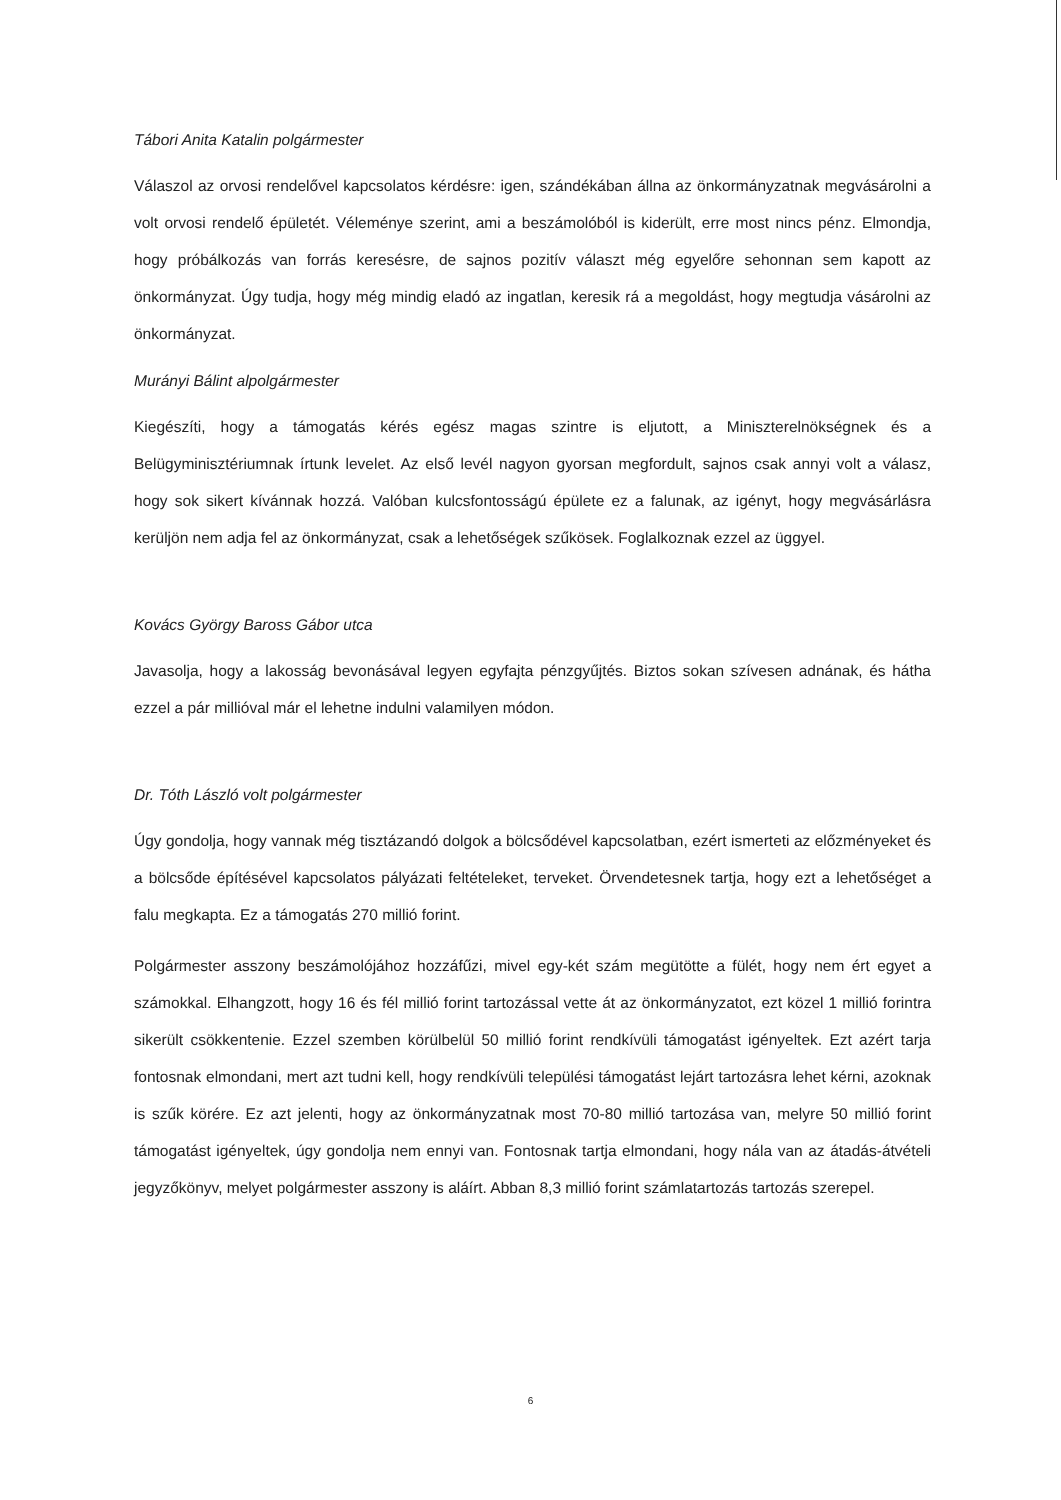Tábori Anita Katalin polgármester
Válaszol az orvosi rendelővel kapcsolatos kérdésre: igen, szándékában állna az önkormányzatnak megvásárolni a volt orvosi rendelő épületét. Véleménye szerint, ami a beszámolóból is kiderült, erre most nincs pénz. Elmondja, hogy próbálkozás van forrás keresésre, de sajnos pozitív választ még egyelőre sehonnan sem kapott az önkormányzat. Úgy tudja, hogy még mindig eladó az ingatlan, keresik rá a megoldást, hogy megtudja vásárolni az önkormányzat.
Murányi Bálint alpolgármester
Kiegészíti, hogy a támogatás kérés egész magas szintre is eljutott, a Miniszterelnökségnek és a Belügyminisztériumnak írtunk levelet. Az első levél nagyon gyorsan megfordult, sajnos csak annyi volt a válasz, hogy sok sikert kívánnak hozzá. Valóban kulcsfontosságú épülete ez a falunak, az igényt, hogy megvásárlásra kerüljön nem adja fel az önkormányzat, csak a lehetőségek szűkösek. Foglalkoznak ezzel az üggyel.
Kovács György Baross Gábor utca
Javasolja, hogy a lakosság bevonásával legyen egyfajta pénzgyűjtés. Biztos sokan szívesen adnának, és hátha ezzel a pár millióval már el lehetne indulni valamilyen módon.
Dr. Tóth László volt polgármester
Úgy gondolja, hogy vannak még tisztázandó dolgok a bölcsődével kapcsolatban, ezért ismerteti az előzményeket és a bölcsőde építésével kapcsolatos pályázati feltételeket, terveket. Örvendetesnek tartja, hogy ezt a lehetőséget a falu megkapta. Ez a támogatás 270 millió forint.
Polgármester asszony beszámolójához hozzáfűzi, mivel egy-két szám megütötte a fülét, hogy nem ért egyet a számokkal. Elhangzott, hogy 16 és fél millió forint tartozással vette át az önkormányzatot, ezt közel 1 millió forintra sikerült csökkentenie. Ezzel szemben körülbelül 50 millió forint rendkívüli támogatást igényeltek. Ezt azért tarja fontosnak elmondani, mert azt tudni kell, hogy rendkívüli települési támogatást lejárt tartozásra lehet kérni, azoknak is szűk körére. Ez azt jelenti, hogy az önkormányzatnak most 70-80 millió tartozása van, melyre 50 millió forint támogatást igényeltek, úgy gondolja nem ennyi van. Fontosnak tartja elmondani, hogy nála van az átadás-átvételi jegyzőkönyv, melyet polgármester asszony is aláírt. Abban 8,3 millió forint számlatartozás tartozás szerepel.
6